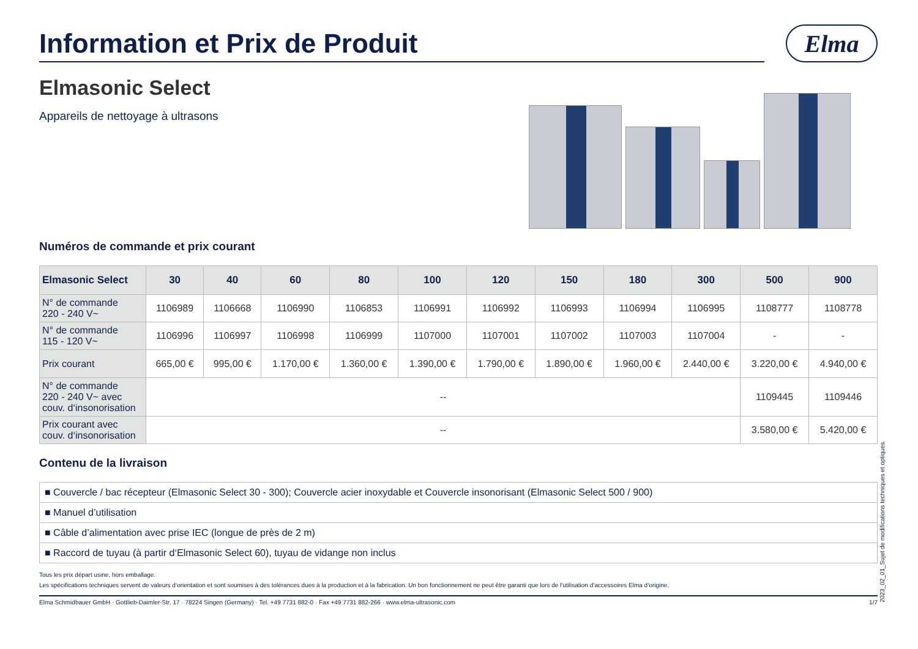Information et Prix de Produit
Elma
Elmasonic Select
Appareils de nettoyage à ultrasons
Numéros de commande et prix courant
| Elmasonic Select | 30 | 40 | 60 | 80 | 100 | 120 | 150 | 180 | 300 | 500 | 900 |
| --- | --- | --- | --- | --- | --- | --- | --- | --- | --- | --- | --- |
| N° de commande 220 - 240 V~ | 1106989 | 1106668 | 1106990 | 1106853 | 1106991 | 1106992 | 1106993 | 1106994 | 1106995 | 1108777 | 1108778 |
| N° de commande 115 - 120 V~ | 1106996 | 1106997 | 1106998 | 1106999 | 1107000 | 1107001 | 1107002 | 1107003 | 1107004 | - | - |
| Prix courant | 665,00 € | 995,00 € | 1.170,00 € | 1.360,00 € | 1.390,00 € | 1.790,00 € | 1.890,00 € | 1.960,00 € | 2.440,00 € | 3.220,00 € | 4.940,00 € |
| N° de commande 220 - 240 V~ avec couv. d‘insonorisation | -- | | | | | | | | | 1109445 | 1109446 |
| Prix courant avec couv. d‘insonorisation | -- | | | | | | | | | 3.580,00 € | 5.420,00 € |
Contenu de la livraison
■ Couvercle / bac récepteur (Elmasonic Select 30 - 300); Couvercle acier inoxydable et Couvercle insonorisant (Elmasonic Select 500 / 900)
■ Manuel d’utilisation
■ Câble d’alimentation avec prise IEC (longue de près de 2 m)
■ Raccord de tuyau (à partir d‘Elmasonic Select 60), tuyau de vidange non inclus
Tous les prix départ usine, hors emballage.
Les spécifications techniques servent de valeurs d‘orientation et sont soumises à des tolérances dues à la production et à la fabrication. Un bon fonctionnement ne peut être garanti que lors de l'utilisation d‘accessoires Elma d‘origine.
Elma Schmidbauer GmbH · Gottlieb-Daimler-Str. 17 · 78224 Singen (Germany) · Tel. +49 7731 882-0 · Fax +49 7731 882-266 · www.elma-ultrasonic.com 1/7
2023_02_01_Sujet de modifications techniques et optiques.